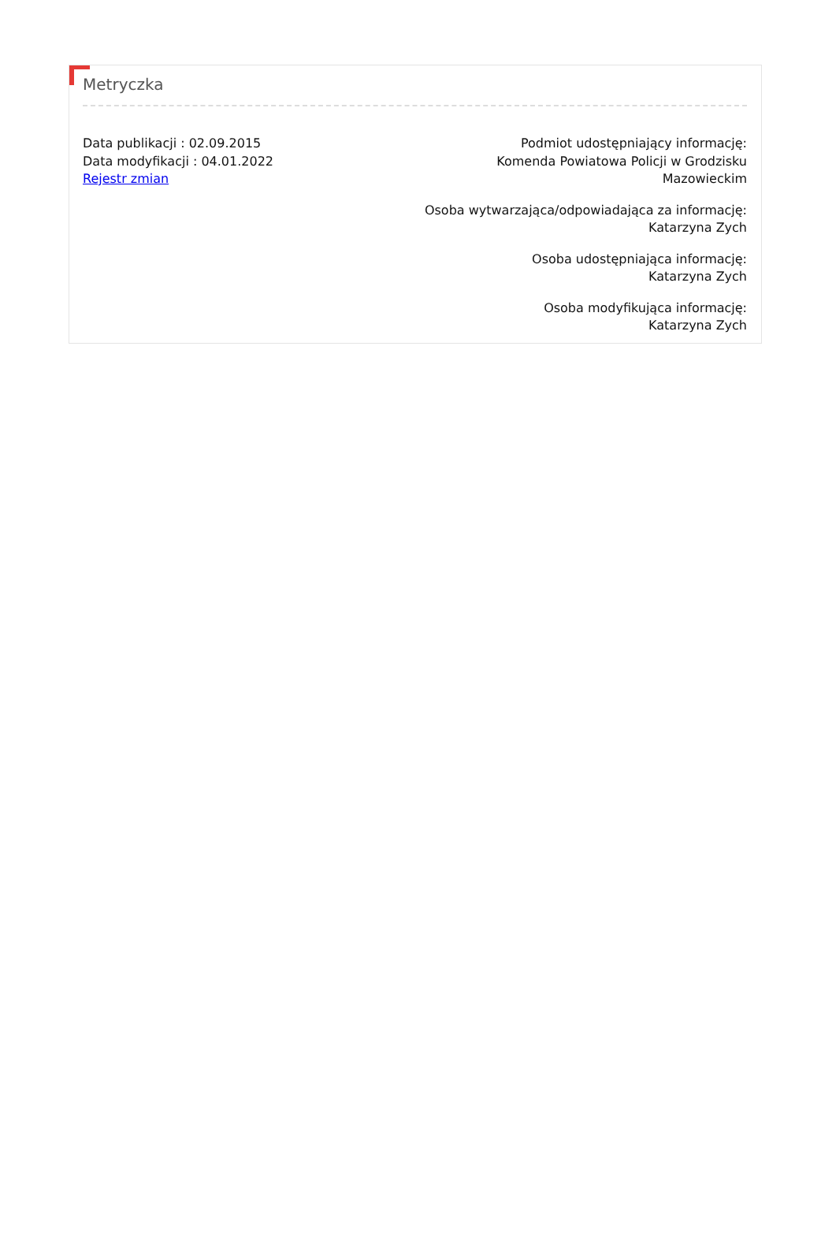Metryczka
Data publikacji : 02.09.2015
Data modyfikacji : 04.01.2022
Rejestr zmian
Podmiot udostępniający informację:
Komenda Powiatowa Policji w Grodzisku
Mazowieckim
Osoba wytwarzająca/odpowiadająca za informację:
Katarzyna Zych
Osoba udostępniająca informację:
Katarzyna Zych
Osoba modyfikująca informację:
Katarzyna Zych